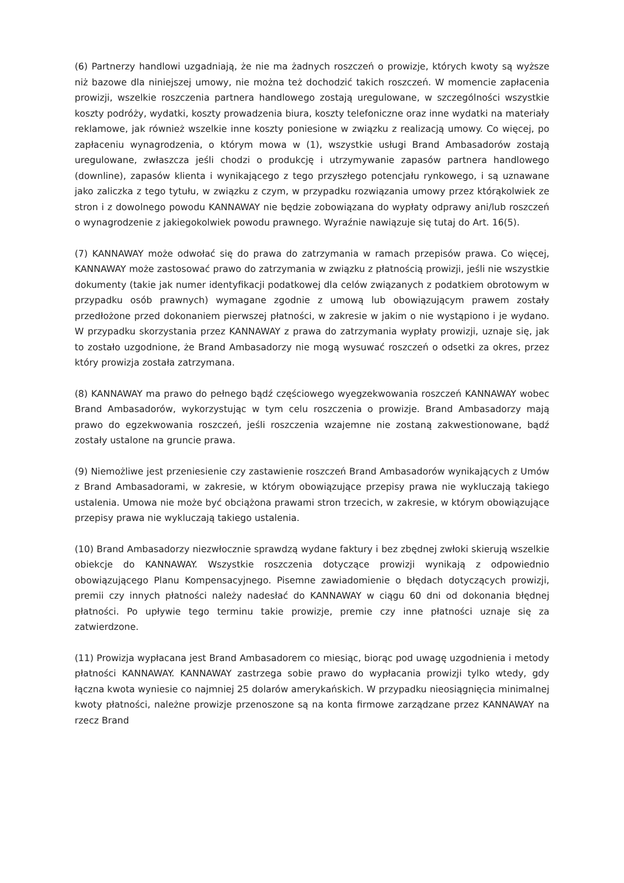(6) Partnerzy handlowi uzgadniają, że nie ma żadnych roszczeń o prowizje, których kwoty są wyższe niż bazowe dla niniejszej umowy, nie można też dochodzić takich roszczeń. W momencie zapłacenia prowizji, wszelkie roszczenia partnera handlowego zostają uregulowane, w szczególności wszystkie koszty podróży, wydatki, koszty prowadzenia biura, koszty telefoniczne oraz inne wydatki na materiały reklamowe, jak również wszelkie inne koszty poniesione w związku z realizacją umowy. Co więcej, po zapłaceniu wynagrodzenia, o którym mowa w (1), wszystkie usługi Brand Ambasadorów zostają uregulowane, zwłaszcza jeśli chodzi o produkcję i utrzymywanie zapasów partnera handlowego (downline), zapasów klienta i wynikającego z tego przyszłego potencjału rynkowego, i są uznawane jako zaliczka z tego tytułu, w związku z czym, w przypadku rozwiązania umowy przez którąkolwiek ze stron i z dowolnego powodu KANNAWAY nie będzie zobowiązana do wypłaty odprawy ani/lub roszczeń o wynagrodzenie z jakiegokolwiek powodu prawnego. Wyraźnie nawiązuje się tutaj do Art. 16(5).
(7) KANNAWAY może odwołać się do prawa do zatrzymania w ramach przepisów prawa. Co więcej, KANNAWAY może zastosować prawo do zatrzymania w związku z płatnością prowizji, jeśli nie wszystkie dokumenty (takie jak numer identyfikacji podatkowej dla celów związanych z podatkiem obrotowym w przypadku osób prawnych) wymagane zgodnie z umową lub obowiązującym prawem zostały przedłożone przed dokonaniem pierwszej płatności, w zakresie w jakim o nie wystąpiono i je wydano. W przypadku skorzystania przez KANNAWAY z prawa do zatrzymania wypłaty prowizji, uznaje się, jak to zostało uzgodnione, że Brand Ambasadorzy nie mogą wysuwać roszczeń o odsetki za okres, przez który prowizja została zatrzymana.
(8) KANNAWAY ma prawo do pełnego bądź częściowego wyegzekwowania roszczeń KANNAWAY wobec Brand Ambasadorów, wykorzystując w tym celu roszczenia o prowizje. Brand Ambasadorzy mają prawo do egzekwowania roszczeń, jeśli roszczenia wzajemne nie zostaną zakwestionowane, bądź zostały ustalone na gruncie prawa.
(9) Niemożliwe jest przeniesienie czy zastawienie roszczeń Brand Ambasadorów wynikających z Umów z Brand Ambasadorami, w zakresie, w którym obowiązujące przepisy prawa nie wykluczają takiego ustalenia. Umowa nie może być obciążona prawami stron trzecich, w zakresie, w którym obowiązujące przepisy prawa nie wykluczają takiego ustalenia.
(10) Brand Ambasadorzy niezwłocznie sprawdzą wydane faktury i bez zbędnej zwłoki skierują wszelkie obiekcje do KANNAWAY. Wszystkie roszczenia dotyczące prowizji wynikają z odpowiednio obowiązującego Planu Kompensacyjnego. Pisemne zawiadomienie o błędach dotyczących prowizji, premii czy innych płatności należy nadesłać do KANNAWAY w ciągu 60 dni od dokonania błędnej płatności. Po upływie tego terminu takie prowizje, premie czy inne płatności uznaje się za zatwierdzone.
(11) Prowizja wypłacana jest Brand Ambasadorem co miesiąc, biorąc pod uwagę uzgodnienia i metody płatności KANNAWAY. KANNAWAY zastrzega sobie prawo do wypłacania prowizji tylko wtedy, gdy łączna kwota wyniesie co najmniej 25 dolarów amerykańskich. W przypadku nieosiągnięcia minimalnej kwoty płatności, należne prowizje przenoszone są na konta firmowe zarządzane przez KANNAWAY na rzecz Brand